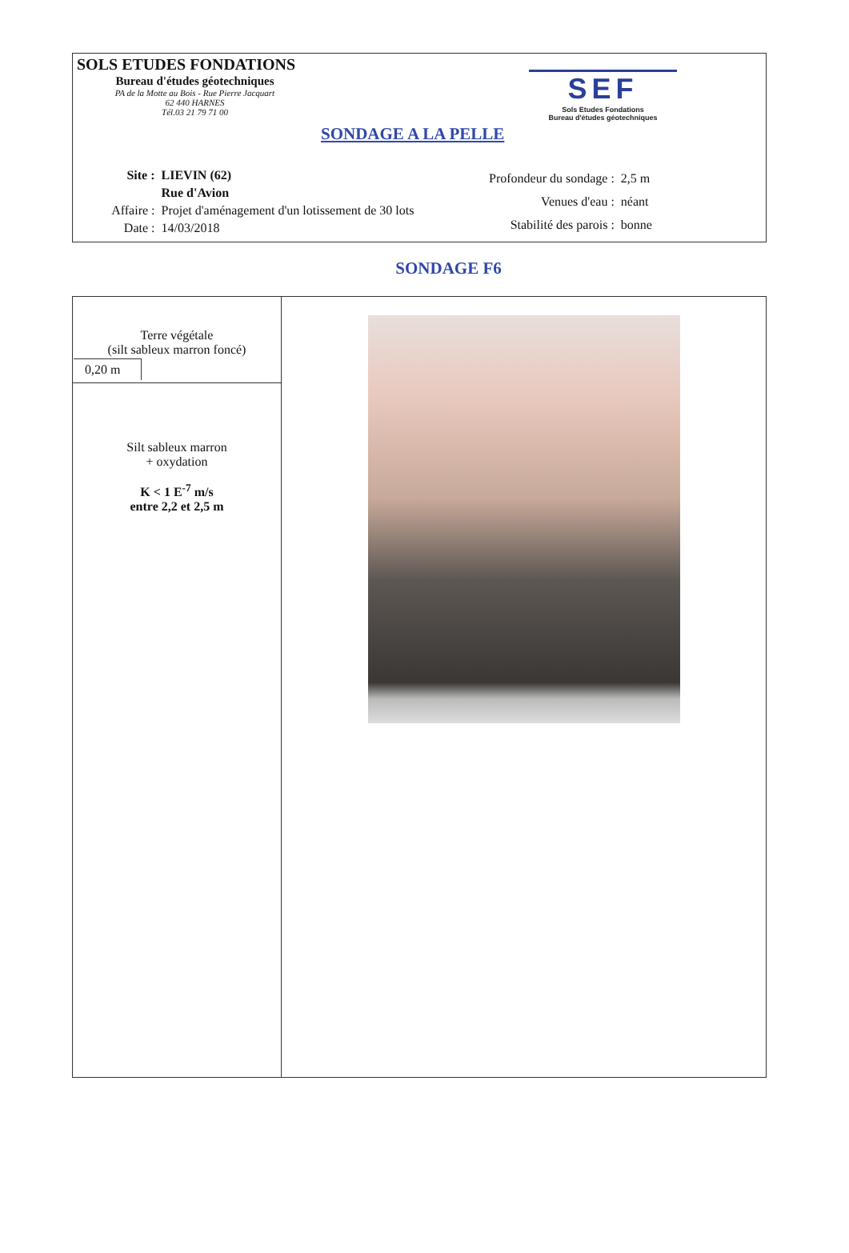SOLS ETUDES FONDATIONS
Bureau d'études géotechniques
PA de la Motte au Bois - Rue Pierre Jacquart
62 440 HARNES
Tél.03 21 79 71 00
SEF
Sols Etudes Fondations
Bureau d'études géotechniques
SONDAGE A LA PELLE
| Site : | LIEVIN (62) |
| | Rue d'Avion |
| Affaire : | Projet d'aménagement d'un lotissement de 30 lots |
| Date : | 14/03/2018 |
| Profondeur du sondage : | 2,5 m |
| Venues d'eau : | néant |
| Stabilité des parois : | bonne |
SONDAGE F6
| Terre végétale (silt sableux marron foncé) 0,20 m | |
| Silt sableux marron + oxydation K < 1 E<sup>-7</sup> m/s entre 2,2 et 2,5 m | |